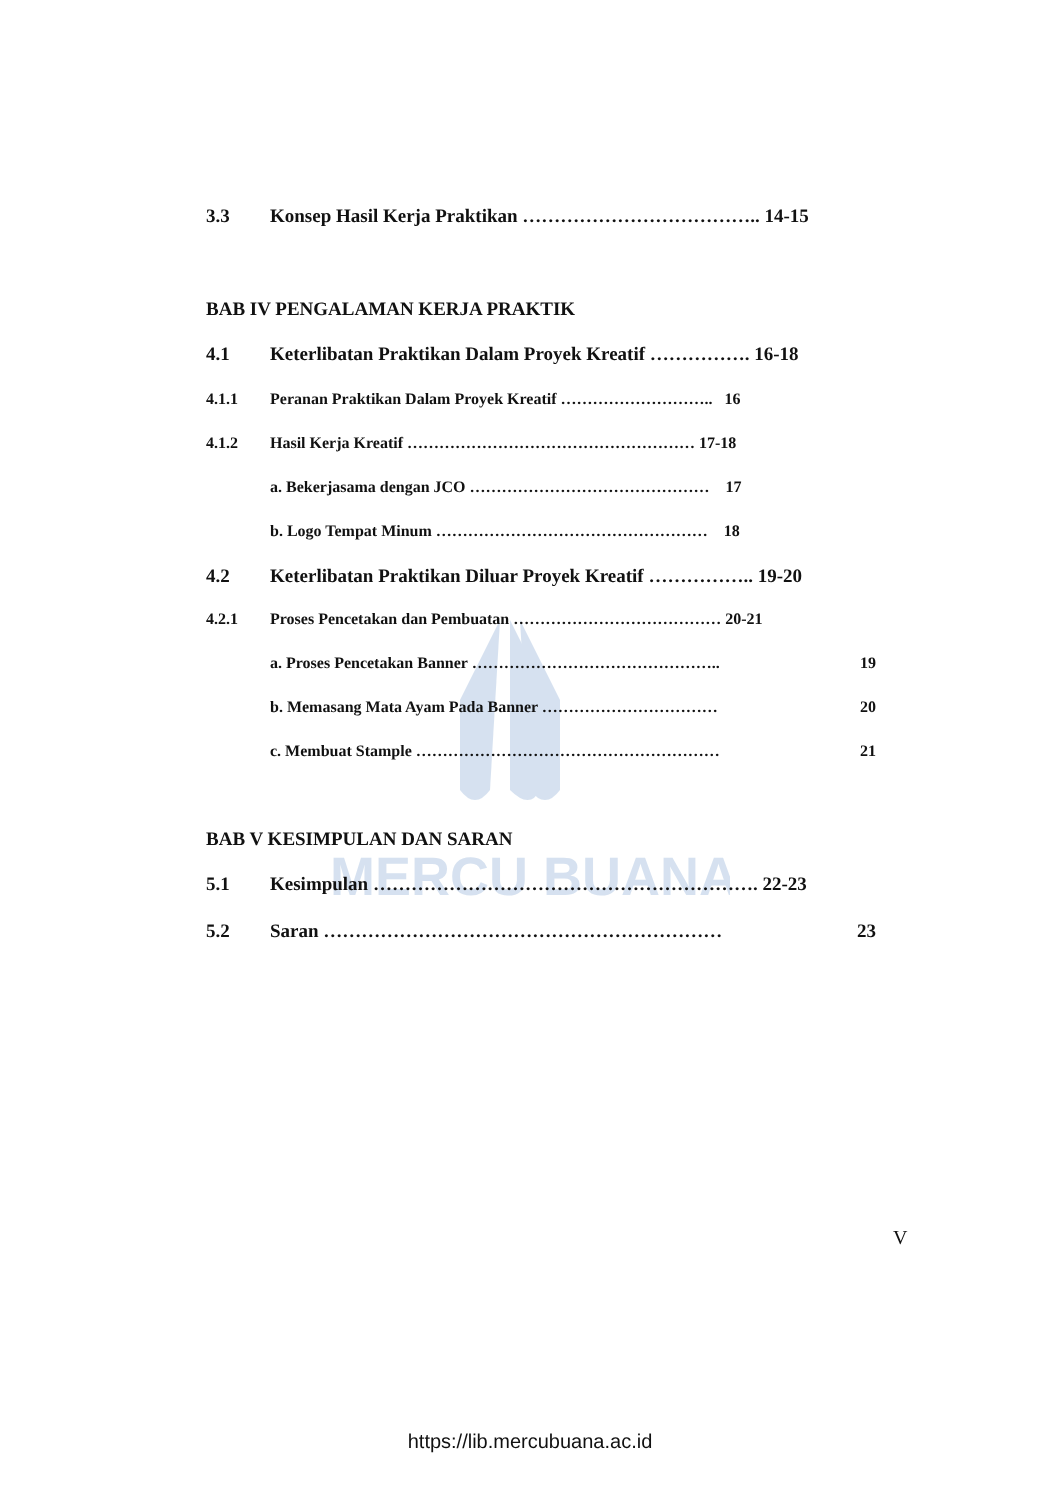MERCU BUANA
3.3 Konsep Hasil Kerja Praktikan ……………………………….. 14-15
BAB IV PENGALAMAN KERJA PRAKTIK
4.1 Keterlibatan Praktikan Dalam Proyek Kreatif ……………. 16-18
4.1.1 Peranan Praktikan Dalam Proyek Kreatif ……………………….. 16
4.1.2 Hasil Kerja Kreatif ……………………………………………… 17-18
a. Bekerjasama dengan JCO ……………………………………… 17
b. Logo Tempat Minum …………………………………………… 18
4.2 Keterlibatan Praktikan Diluar Proyek Kreatif …………….. 19-20
4.2.1 Proses Pencetakan dan Pembuatan ………………………………… 20-21
a. Proses Pencetakan Banner ……………………………………….. 19
b. Memasang Mata Ayam Pada Banner …………………………… 20
c. Membuat Stample ………………………………………………… 21
BAB V KESIMPULAN DAN SARAN
5.1 Kesimpulan ……………………………………………………. 22-23
5.2 Saran ……………………………………………………… 23
V
https://lib.mercubuana.ac.id